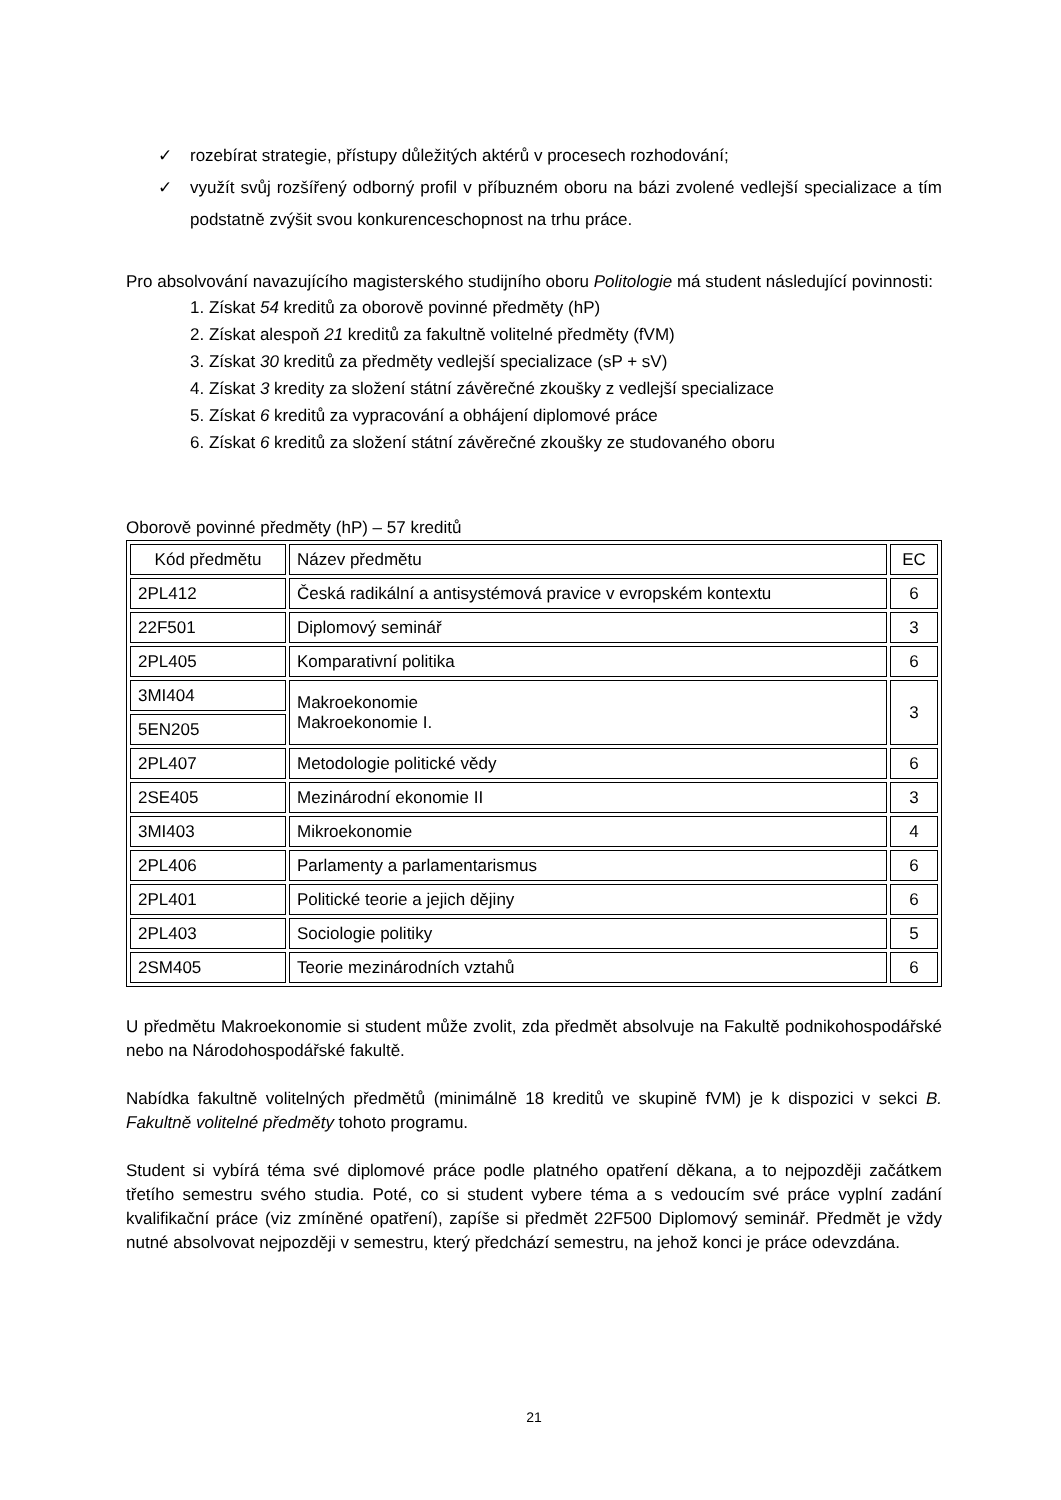✓ rozebírat strategie, přístupy důležitých aktérů v procesech rozhodování;
✓ využít svůj rozšířený odborný profil v příbuzném oboru na bázi zvolené vedlejší specializace a tím podstatně zvýšit svou konkurenceschopnost na trhu práce.
Pro absolvování navazujícího magisterského studijního oboru Politologie má student následující povinnosti:
1. Získat 54 kreditů za oborově povinné předměty (hP)
2. Získat alespoň 21 kreditů za fakultně volitelné předměty (fVM)
3. Získat 30 kreditů za předměty vedlejší specializace (sP + sV)
4. Získat 3 kredity za složení státní závěrečné zkoušky z vedlejší specializace
5. Získat 6 kreditů za vypracování a obhájení diplomové práce
6. Získat 6 kreditů za složení státní závěrečné zkoušky ze studovaného oboru
Oborově povinné předměty (hP) – 57 kreditů
| Kód předmětu | Název předmětu | EC |
| 2PL412 | Česká radikální a antisystémová pravice v evropském kontextu | 6 |
| 22F501 | Diplomový seminář | 3 |
| 2PL405 | Komparativní politika | 6 |
| 3MI404 | Makroekonomie Makroekonomie I. | 3 |
| 5EN205 | | |
| 2PL407 | Metodologie politické vědy | 6 |
| 2SE405 | Mezinárodní ekonomie II | 3 |
| 3MI403 | Mikroekonomie | 4 |
| 2PL406 | Parlamenty a parlamentarismus | 6 |
| 2PL401 | Politické teorie a jejich dějiny | 6 |
| 2PL403 | Sociologie politiky | 5 |
| 2SM405 | Teorie mezinárodních vztahů | 6 |
U předmětu Makroekonomie si student může zvolit, zda předmět absolvuje na Fakultě podnikohospodářské nebo na Národohospodářské fakultě.
Nabídka fakultně volitelných předmětů (minimálně 18 kreditů ve skupině fVM) je k dispozici v sekci B. Fakultně volitelné předměty tohoto programu.
Student si vybírá téma své diplomové práce podle platného opatření děkana, a to nejpozději začátkem třetího semestru svého studia. Poté, co si student vybere téma a s vedoucím své práce vyplní zadání kvalifikační práce (viz zmíněné opatření), zapíše si předmět 22F500 Diplomový seminář. Předmět je vždy nutné absolvovat nejpozději v semestru, který předchází semestru, na jehož konci je práce odevzdána.
21